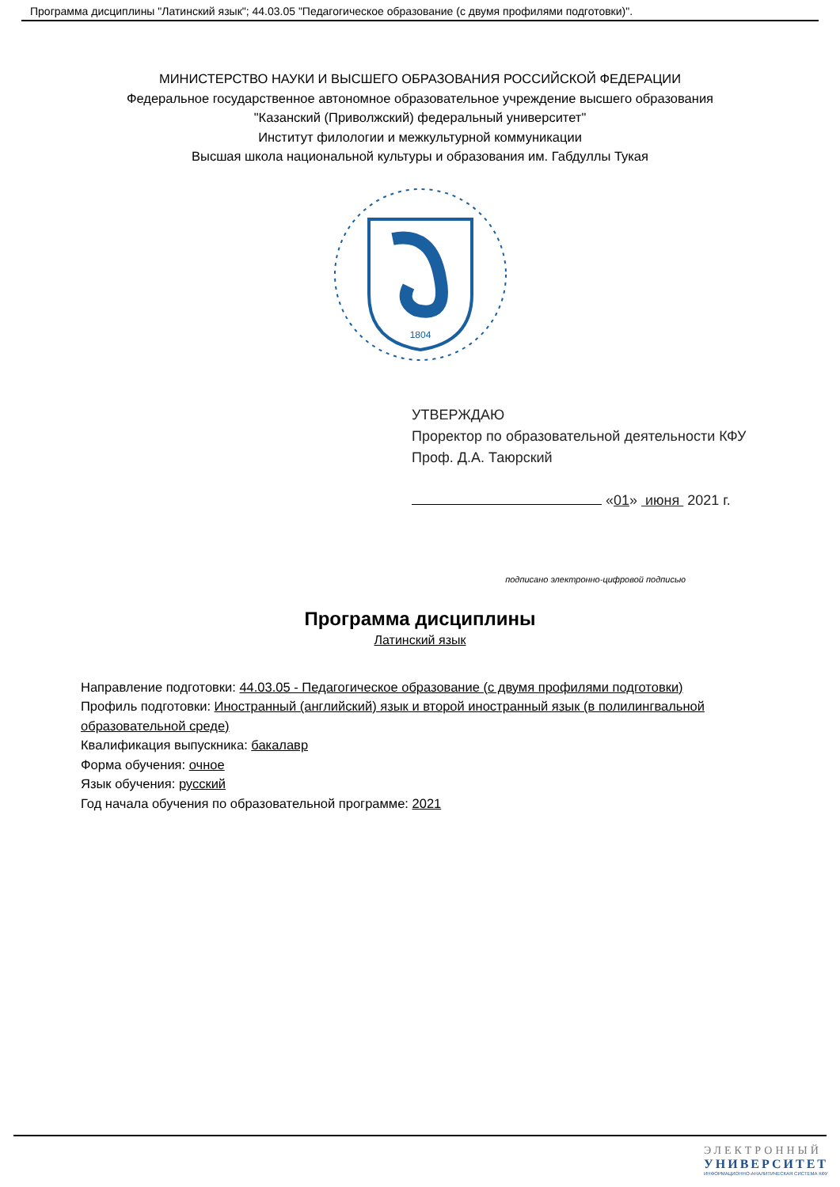Программа дисциплины "Латинский язык"; 44.03.05 "Педагогическое образование (с двумя профилями подготовки)".
МИНИСТЕРСТВО НАУКИ И ВЫСШЕГО ОБРАЗОВАНИЯ РОССИЙСКОЙ ФЕДЕРАЦИИ
Федеральное государственное автономное образовательное учреждение высшего образования
"Казанский (Приволжский) федеральный университет"
Институт филологии и межкультурной коммуникации
Высшая школа национальной культуры и образования им. Габдуллы Тукая
1804
УТВЕРЖДАЮ
Проректор по образовательной деятельности КФУ
Проф. Д.А. Таюрский
«01» июня 2021 г.
подписано электронно-цифровой подписью
Программа дисциплины
Латинский язык
Направление подготовки: 44.03.05 - Педагогическое образование (с двумя профилями подготовки)
Профиль подготовки: Иностранный (английский) язык и второй иностранный язык (в полилингвальной образовательной среде)
Квалификация выпускника: бакалавр
Форма обучения: очное
Язык обучения: русский
Год начала обучения по образовательной программе: 2021
ЭЛЕКТРОННЫЙ
УНИВЕРСИТЕТ
ИНФОРМАЦИОННО-АНАЛИТИЧЕСКАЯ СИСТЕМА КФУ